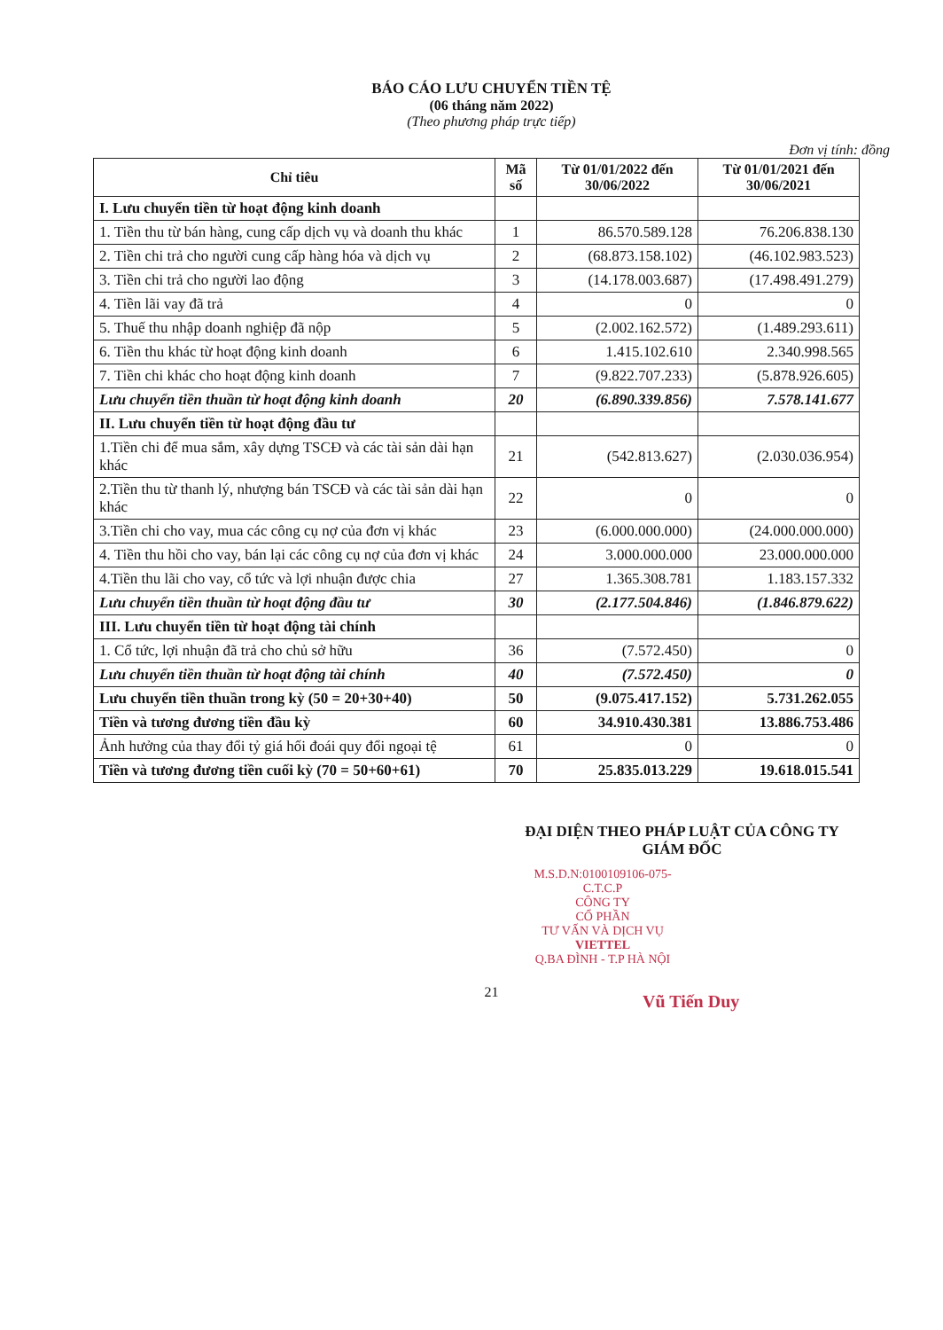BÁO CÁO LƯU CHUYỂN TIỀN TỆ
(06 tháng năm 2022)
(Theo phương pháp trực tiếp)
Đơn vị tính: đồng
| Chỉ tiêu | Mã số | Từ 01/01/2022 đến 30/06/2022 | Từ 01/01/2021 đến 30/06/2021 |
| --- | --- | --- | --- |
| I. Lưu chuyển tiền từ hoạt động kinh doanh | | | |
| 1. Tiền thu từ bán hàng, cung cấp dịch vụ và doanh thu khác | 1 | 86.570.589.128 | 76.206.838.130 |
| 2. Tiền chi trả cho người cung cấp hàng hóa và dịch vụ | 2 | (68.873.158.102) | (46.102.983.523) |
| 3. Tiền chi trả cho người lao động | 3 | (14.178.003.687) | (17.498.491.279) |
| 4. Tiền lãi vay đã trả | 4 | 0 | 0 |
| 5. Thuế thu nhập doanh nghiệp đã nộp | 5 | (2.002.162.572) | (1.489.293.611) |
| 6. Tiền thu khác từ hoạt động kinh doanh | 6 | 1.415.102.610 | 2.340.998.565 |
| 7. Tiền chi khác cho hoạt động kinh doanh | 7 | (9.822.707.233) | (5.878.926.605) |
| Lưu chuyển tiền thuần từ hoạt động kinh doanh | 20 | (6.890.339.856) | 7.578.141.677 |
| II. Lưu chuyển tiền từ hoạt động đầu tư | | | |
| 1.Tiền chi để mua sắm, xây dựng TSCĐ và các tài sản dài hạn khác | 21 | (542.813.627) | (2.030.036.954) |
| 2.Tiền thu từ thanh lý, nhượng bán TSCĐ và các tài sản dài hạn khác | 22 | 0 | 0 |
| 3.Tiền chi cho vay, mua các công cụ nợ của đơn vị khác | 23 | (6.000.000.000) | (24.000.000.000) |
| 4. Tiền thu hồi cho vay, bán lại các công cụ nợ của đơn vị khác | 24 | 3.000.000.000 | 23.000.000.000 |
| 4.Tiền thu lãi cho vay, cổ tức và lợi nhuận được chia | 27 | 1.365.308.781 | 1.183.157.332 |
| Lưu chuyển tiền thuần từ hoạt động đầu tư | 30 | (2.177.504.846) | (1.846.879.622) |
| III. Lưu chuyển tiền từ hoạt động tài chính | | | |
| 1. Cổ tức, lợi nhuận đã trả cho chủ sở hữu | 36 | (7.572.450) | 0 |
| Lưu chuyển tiền thuần từ hoạt động tài chính | 40 | (7.572.450) | 0 |
| Lưu chuyển tiền thuần trong kỳ (50 = 20+30+40) | 50 | (9.075.417.152) | 5.731.262.055 |
| Tiền và tương đương tiền đầu kỳ | 60 | 34.910.430.381 | 13.886.753.486 |
| Ảnh hưởng của thay đổi tỷ giá hối đoái quy đổi ngoại tệ | 61 | 0 | 0 |
| Tiền và tương đương tiền cuối kỳ (70 = 50+60+61) | 70 | 25.835.013.229 | 19.618.015.541 |
ĐẠI DIỆN THEO PHÁP LUẬT CỦA CÔNG TY
GIÁM ĐỐC
M.S.D.N:0100109106-075-C.T.C.P
CÔNG TY
CỔ PHẦN
TƯ VẤN VÀ DỊCH VỤ
VIETTEL
Q.BA ĐÌNH - T.P HÀ NỘI
21
Vũ Tiến Duy